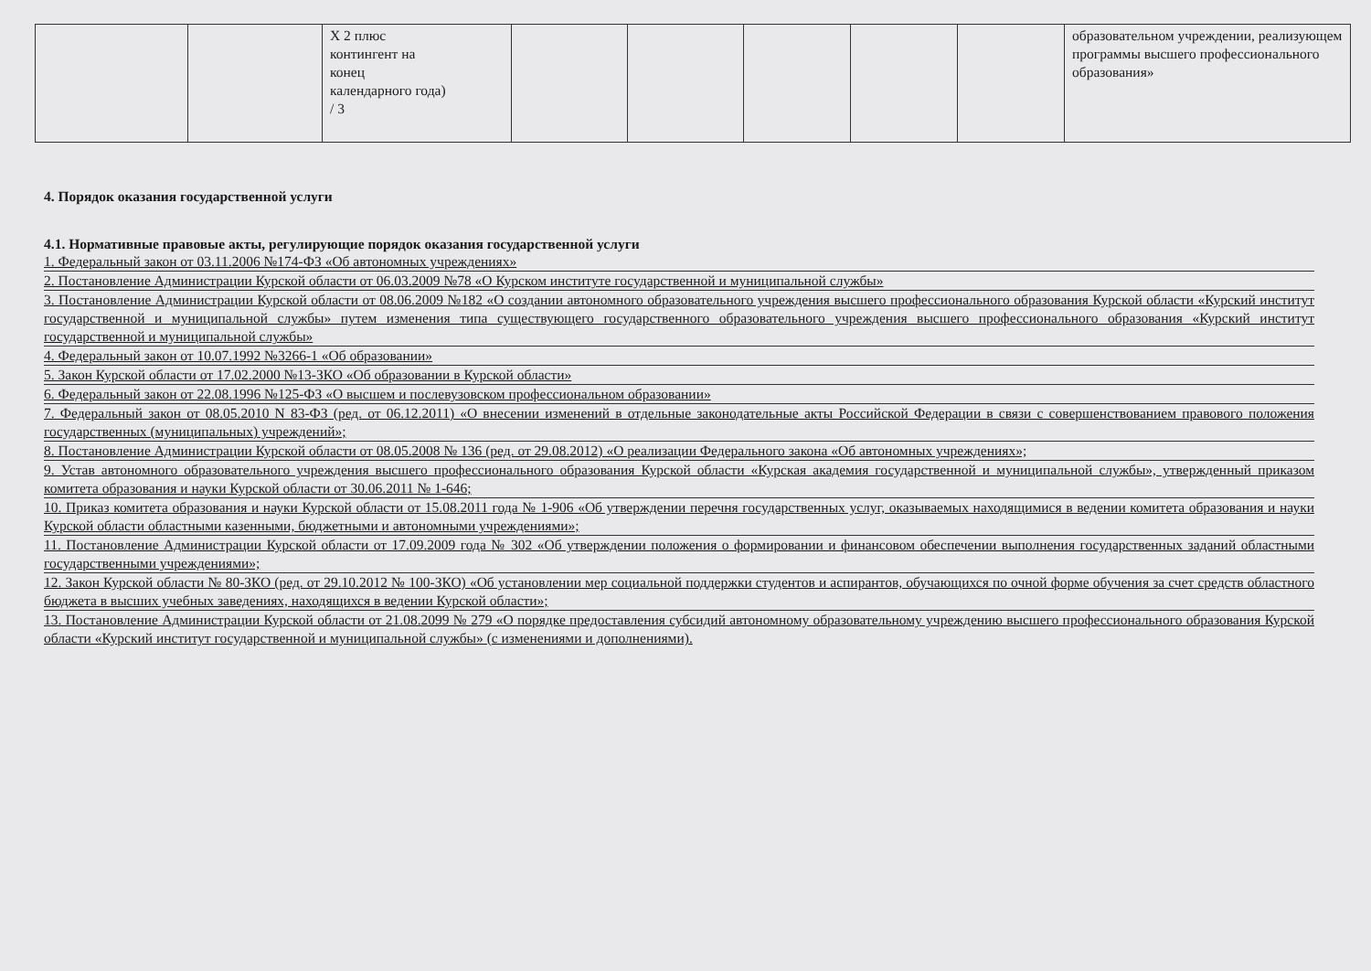| | | Х 2 плюс контингент на конец календарного года) / 3 | | | | | | образовательном учреждении, реализующем программы высшего профессионального образования» |
4. Порядок оказания государственной услуги
4.1. Нормативные правовые акты, регулирующие порядок оказания государственной услуги
1. Федеральный закон от 03.11.2006 №174-ФЗ «Об автономных учреждениях»
2. Постановление Администрации Курской области от 06.03.2009 №78 «О Курском институте государственной и муниципальной службы»
3. Постановление Администрации Курской области от 08.06.2009 №182 «О создании автономного образовательного учреждения высшего профессионального образования Курской области «Курский институт государственной и муниципальной службы» путем изменения типа существующего государственного образовательного учреждения высшего профессионального образования «Курский институт государственной и муниципальной службы»
4. Федеральный закон от 10.07.1992 №3266-1 «Об образовании»
5. Закон Курской области от 17.02.2000 №13-ЗКО «Об образовании в Курской области»
6. Федеральный закон от 22.08.1996 №125-ФЗ «О высшем и послевузовском профессиональном образовании»
7. Федеральный закон от 08.05.2010 N 83-ФЗ (ред. от 06.12.2011) «О внесении изменений в отдельные законодательные акты Российской Федерации в связи с совершенствованием правового положения государственных (муниципальных) учреждений»;
8. Постановление Администрации Курской области от 08.05.2008 № 136 (ред. от 29.08.2012) «О реализации Федерального закона «Об автономных учреждениях»;
9. Устав автономного образовательного учреждения высшего профессионального образования Курской области «Курская академия государственной и муниципальной службы», утвержденный приказом комитета образования и науки Курской области от 30.06.2011 № 1-646;
10. Приказ комитета образования и науки Курской области от 15.08.2011 года № 1-906 «Об утверждении перечня государственных услуг, оказываемых находящимися в ведении комитета образования и науки Курской области областными казенными, бюджетными и автономными учреждениями»;
11. Постановление Администрации Курской области от 17.09.2009 года № 302 «Об утверждении положения о формировании и финансовом обеспечении выполнения государственных заданий областными государственными учреждениями»;
12. Закон Курской области № 80-ЗКО (ред. от 29.10.2012 № 100-ЗКО) «Об установлении мер социальной поддержки студентов и аспирантов, обучающихся по очной форме обучения за счет средств областного бюджета в высших учебных заведениях, находящихся в ведении Курской области»;
13. Постановление Администрации Курской области от 21.08.2099 № 279 «О порядке предоставления субсидий автономному образовательному учреждению высшего профессионального образования Курской области «Курский институт государственной и муниципальной службы» (с изменениями и дополнениями).